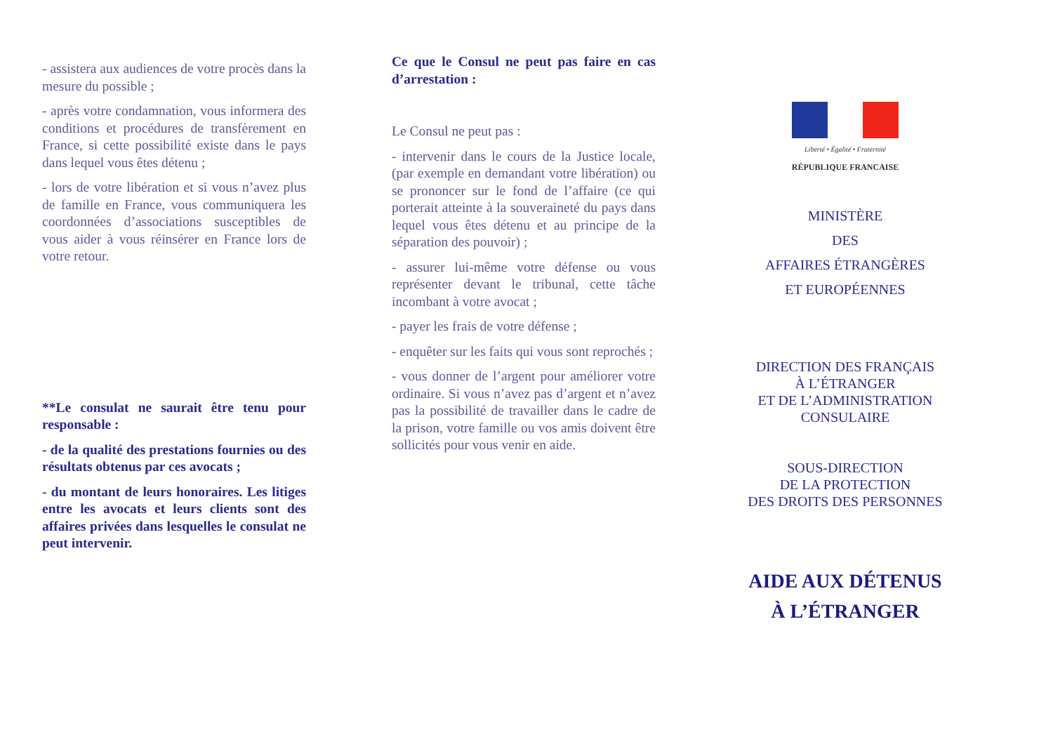- assistera aux audiences de votre procès dans la mesure du possible ;
- après votre condamnation, vous informera des conditions et procédures de transfèrement en France, si cette possibilité existe dans le pays dans lequel vous êtes détenu ;
- lors de votre libération et si vous n’avez plus de famille en France, vous communiquera les coordonnées d’associations susceptibles de vous aider à vous réinsérer en France lors de votre retour.
**Le consulat ne saurait être tenu pour responsable :
- de la qualité des prestations fournies ou des résultats obtenus par ces avocats ;
- du montant de leurs honoraires. Les litiges entre les avocats et leurs clients sont des affaires privées dans lesquelles le consulat ne peut intervenir.
Ce que le Consul ne peut pas faire en cas d’arrestation :
Le Consul ne peut pas :
- intervenir dans le cours de la Justice locale, (par exemple en demandant votre libération) ou se prononcer sur le fond de l’affaire (ce qui porterait atteinte à la souveraineté du pays dans lequel vous êtes détenu et au principe de la séparation des pouvoir) ;
- assurer lui-même votre défense ou vous représenter devant le tribunal, cette tâche incombant à votre avocat ;
- payer les frais de votre défense ;
- enquêter sur les faits qui vous sont reprochés ;
- vous donner de l’argent pour améliorer votre ordinaire. Si vous n’avez pas d’argent et n’avez pas la possibilité de travailler dans le cadre de la prison, votre famille ou vos amis doivent être sollicités pour vous venir en aide.
Liberté • Égalité • Fraternité
RÉPUBLIQUE FRANCAISE
MINISTÈRE
DES
AFFAIRES ÉTRANGÈRES
ET EUROPÉENNES
DIRECTION DES FRANÇAIS
À L’ÉTRANGER
ET DE L’ADMINISTRATION
CONSULAIRE
SOUS-DIRECTION
DE LA PROTECTION
DES DROITS DES PERSONNES
AIDE AUX DÉTENUS
À L’ÉTRANGER